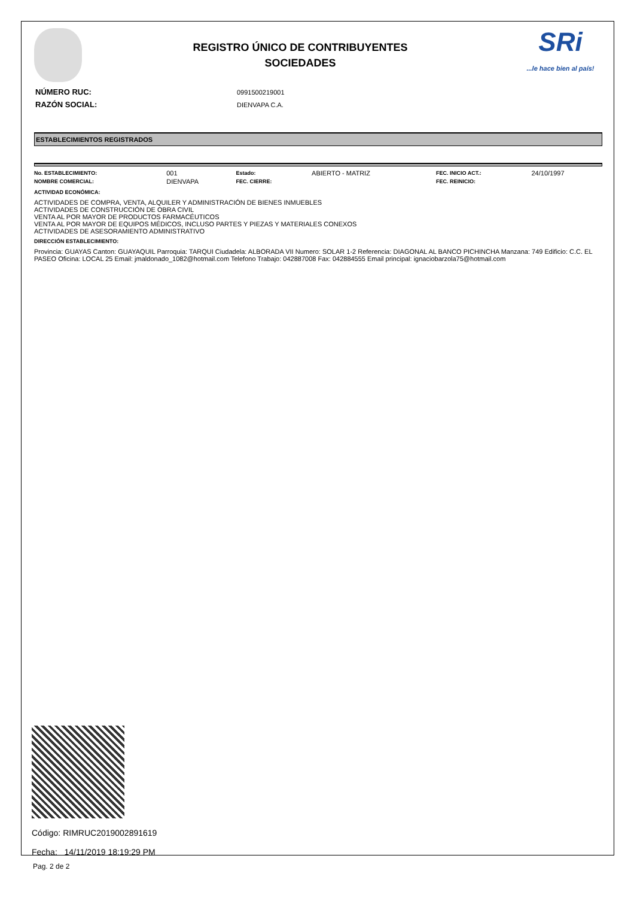REGISTRO ÚNICO DE CONTRIBUYENTES
SOCIEDADES
SRi...le hace bien al país!
| NÚMERO RUC: | 0991500219001 |
| RAZÓN SOCIAL: | DIENVAPA C.A. |
ESTABLECIMIENTOS REGISTRADOS
| No. ESTABLECIMIENTO: | 001 | Estado: | ABIERTO - MATRIZ | FEC. INICIO ACT.: | 24/10/1997 |
| NOMBRE COMERCIAL: | DIENVAPA | FEC. CIERRE: | | FEC. REINICIO: | |
ACTIVIDAD ECONÓMICA:
ACTIVIDADES DE COMPRA, VENTA, ALQUILER Y ADMINISTRACIÓN DE BIENES INMUEBLES
ACTIVIDADES DE CONSTRUCCIÓN DE OBRA CIVIL
VENTA AL POR MAYOR DE PRODUCTOS FARMACÉUTICOS
VENTA AL POR MAYOR DE EQUIPOS MÉDICOS, INCLUSO PARTES Y PIEZAS Y MATERIALES CONEXOS
ACTIVIDADES DE ASESORAMIENTO ADMINISTRATIVO
DIRECCIÓN ESTABLECIMIENTO:
Provincia: GUAYAS Canton: GUAYAQUIL Parroquia: TARQUI Ciudadela: ALBORADA VII Numero: SOLAR 1-2 Referencia: DIAGONAL AL BANCO PICHINCHA Manzana: 749 Edificio: C.C. EL PASEO Oficina: LOCAL 25 Email: jmaldonado_1082@hotmail.com Telefono Trabajo: 042887008 Fax: 042884555 Email principal: ignaciobarzola75@hotmail.com
Código: RIMRUC2019002891619
Fecha: 14/11/2019 18:19:29 PM
Pag. 2 de 2